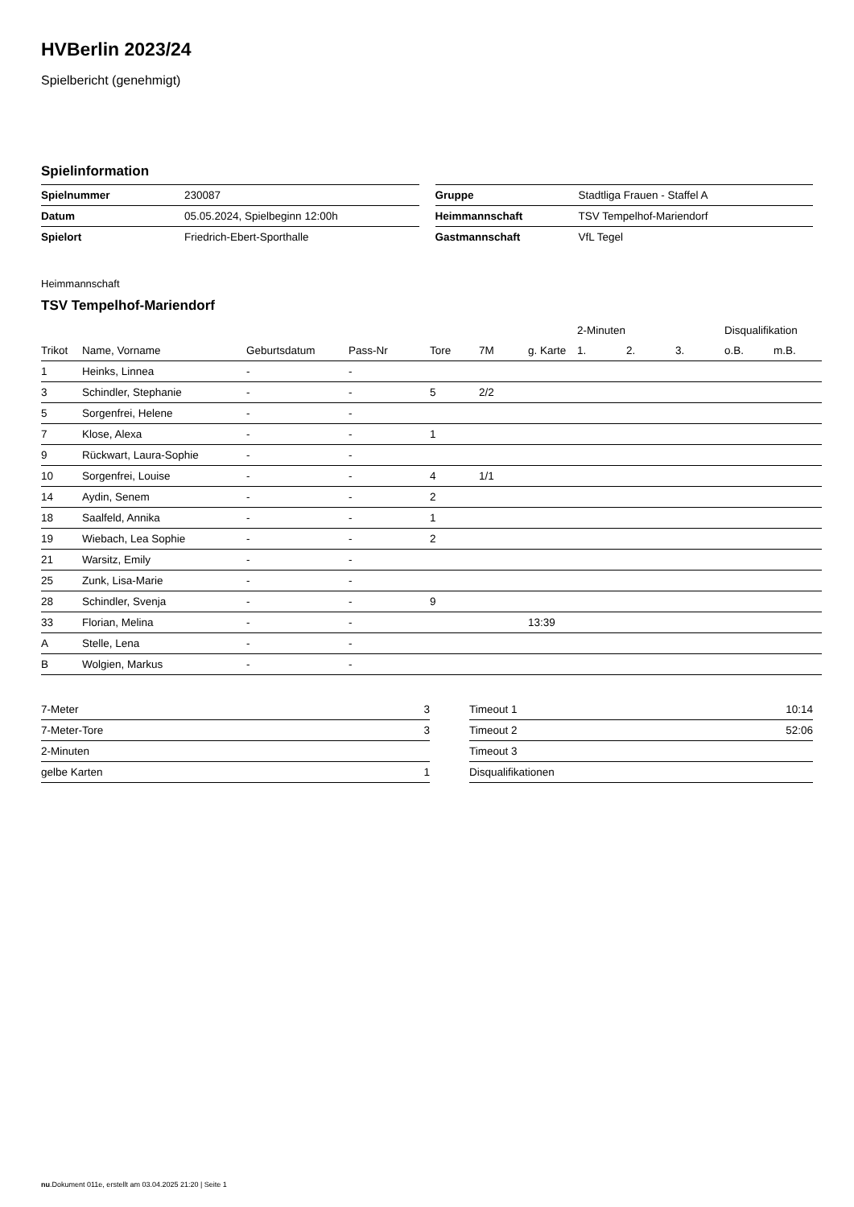HVBerlin 2023/24
Spielbericht (genehmigt)
Spielinformation
| Spielnummer | 230087 |
| Datum | 05.05.2024, Spielbeginn 12:00h |
| Spielort | Friedrich-Ebert-Sporthalle |
| Gruppe | Stadtliga Frauen - Staffel A |
| Heimmannschaft | TSV Tempelhof-Mariendorf |
| Gastmannschaft | VfL Tegel |
Heimmannschaft
TSV Tempelhof-Mariendorf
| | | | | | | | 2-Minuten | | | Disqualifikation | |
| --- | --- | --- | --- | --- | --- | --- | --- | --- | --- | --- | --- |
| Trikot | Name, Vorname | Geburtsdatum | Pass-Nr | Tore | 7M | g. Karte | 1. | 2. | 3. | o.B. | m.B. |
| 1 | Heinks, Linnea | - | - | | | | | | | | |
| 3 | Schindler, Stephanie | - | - | 5 | 2/2 | | | | | | |
| 5 | Sorgenfrei, Helene | - | - | | | | | | | | |
| 7 | Klose, Alexa | - | - | 1 | | | | | | | |
| 9 | Rückwart, Laura-Sophie | - | - | | | | | | | | |
| 10 | Sorgenfrei, Louise | - | - | 4 | 1/1 | | | | | | |
| 14 | Aydin, Senem | - | - | 2 | | | | | | | |
| 18 | Saalfeld, Annika | - | - | 1 | | | | | | | |
| 19 | Wiebach, Lea Sophie | - | - | 2 | | | | | | | |
| 21 | Warsitz, Emily | - | - | | | | | | | | |
| 25 | Zunk, Lisa-Marie | - | - | | | | | | | | |
| 28 | Schindler, Svenja | - | - | 9 | | | | | | | |
| 33 | Florian, Melina | - | - | | | 13:39 | | | | | |
| A | Stelle, Lena | - | - | | | | | | | | |
| B | Wolgien, Markus | - | - | | | | | | | | |
| 7-Meter | 3 |
| 7-Meter-Tore | 3 |
| 2-Minuten | |
| gelbe Karten | 1 |
| Timeout 1 | 10:14 |
| Timeout 2 | 52:06 |
| Timeout 3 | |
| Disqualifikationen | |
nu.Dokument 011e, erstellt am 03.04.2025 21:20 | Seite 1